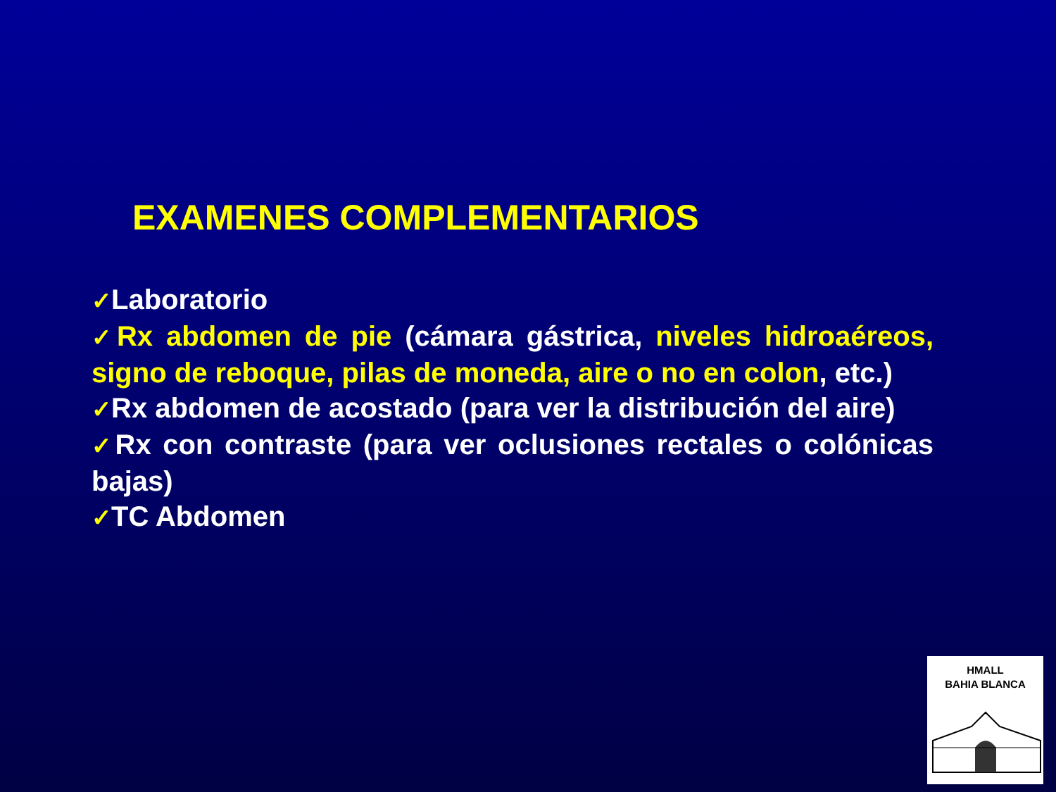EXAMENES COMPLEMENTARIOS
✓Laboratorio
✓Rx abdomen de pie (cámara gástrica, niveles hidroaéreos, signo de reboque, pilas de moneda, aire o no en colon, etc.)
✓Rx abdomen de acostado (para ver la distribución del aire)
✓Rx con contraste (para ver oclusiones rectales o colónicas bajas)
✓TC Abdomen
HMALL
BAHIA BLANCA